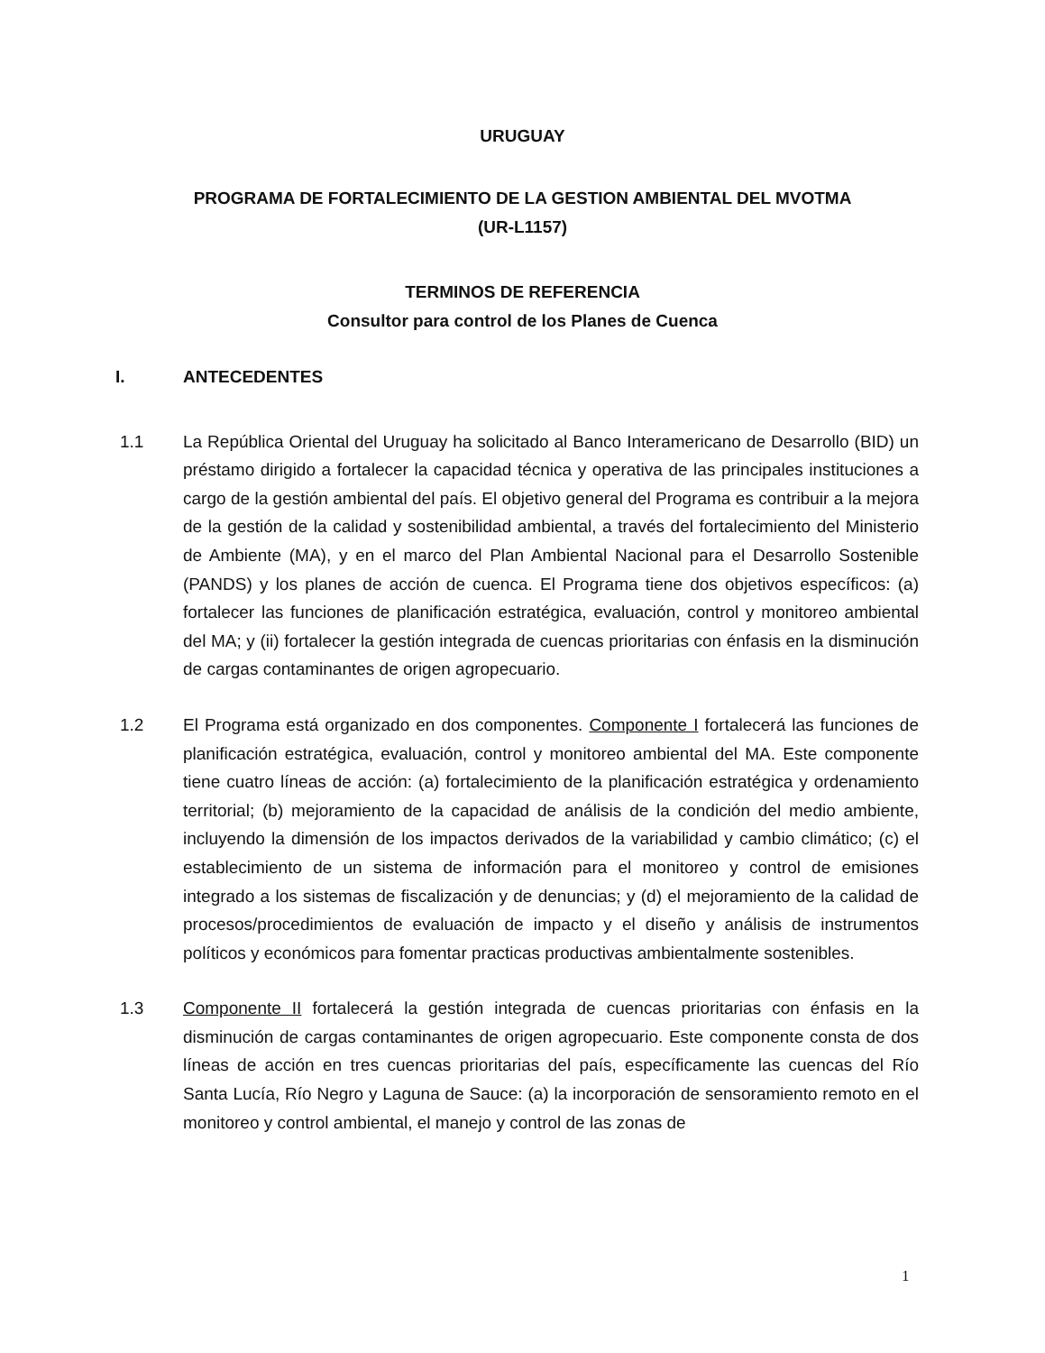URUGUAY
PROGRAMA DE FORTALECIMIENTO DE LA GESTION AMBIENTAL DEL MVOTMA
(UR-L1157)
TERMINOS DE REFERENCIA
Consultor para control de los Planes de Cuenca
I. ANTECEDENTES
1.1 La República Oriental del Uruguay ha solicitado al Banco Interamericano de Desarrollo (BID) un préstamo dirigido a fortalecer la capacidad técnica y operativa de las principales instituciones a cargo de la gestión ambiental del país. El objetivo general del Programa es contribuir a la mejora de la gestión de la calidad y sostenibilidad ambiental, a través del fortalecimiento del Ministerio de Ambiente (MA), y en el marco del Plan Ambiental Nacional para el Desarrollo Sostenible (PANDS) y los planes de acción de cuenca. El Programa tiene dos objetivos específicos: (a) fortalecer las funciones de planificación estratégica, evaluación, control y monitoreo ambiental del MA; y (ii) fortalecer la gestión integrada de cuencas prioritarias con énfasis en la disminución de cargas contaminantes de origen agropecuario.
1.2 El Programa está organizado en dos componentes. Componente I fortalecerá las funciones de planificación estratégica, evaluación, control y monitoreo ambiental del MA. Este componente tiene cuatro líneas de acción: (a) fortalecimiento de la planificación estratégica y ordenamiento territorial; (b) mejoramiento de la capacidad de análisis de la condición del medio ambiente, incluyendo la dimensión de los impactos derivados de la variabilidad y cambio climático; (c) el establecimiento de un sistema de información para el monitoreo y control de emisiones integrado a los sistemas de fiscalización y de denuncias; y (d) el mejoramiento de la calidad de procesos/procedimientos de evaluación de impacto y el diseño y análisis de instrumentos políticos y económicos para fomentar practicas productivas ambientalmente sostenibles.
1.3 Componente II fortalecerá la gestión integrada de cuencas prioritarias con énfasis en la disminución de cargas contaminantes de origen agropecuario. Este componente consta de dos líneas de acción en tres cuencas prioritarias del país, específicamente las cuencas del Río Santa Lucía, Río Negro y Laguna de Sauce: (a) la incorporación de sensoramiento remoto en el monitoreo y control ambiental, el manejo y control de las zonas de
1